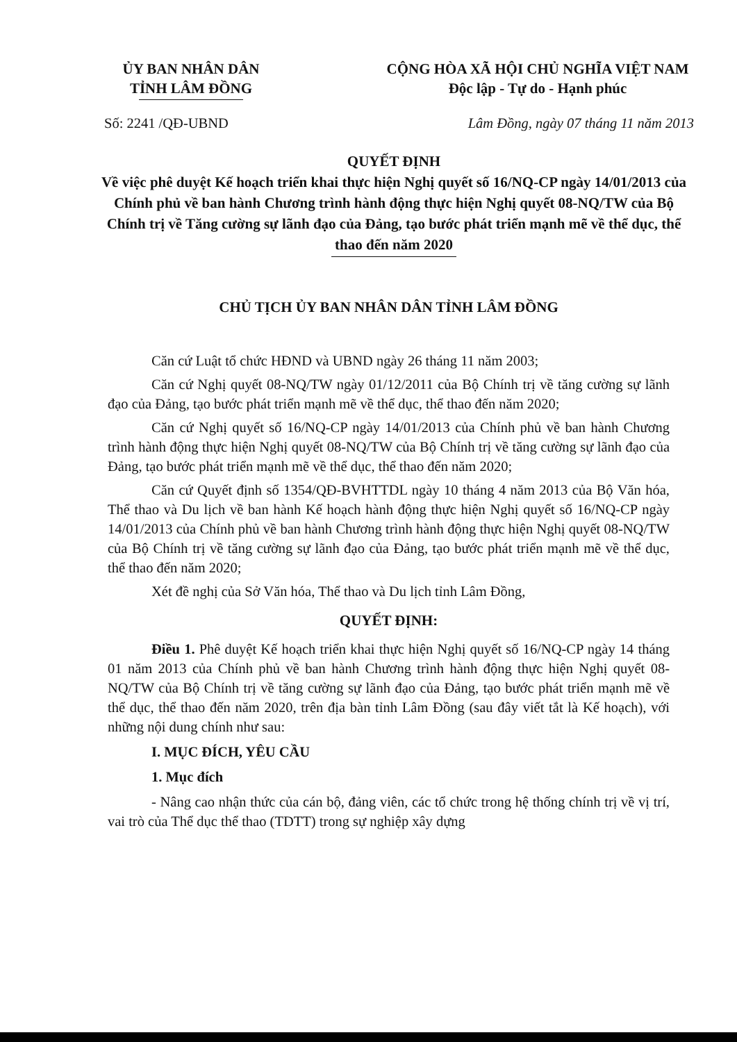ỦY BAN NHÂN DÂN
TỈNH LÂM ĐỒNG
CỘNG HÒA XÃ HỘI CHỦ NGHĨA VIỆT NAM
Độc lập - Tự do - Hạnh phúc
Số: 2241 /QĐ-UBND Lâm Đồng, ngày 07 tháng 11 năm 2013
QUYẾT ĐỊNH
Về việc phê duyệt Kế hoạch triển khai thực hiện Nghị quyết số 16/NQ-CP ngày 14/01/2013 của Chính phủ về ban hành Chương trình hành động thực hiện Nghị quyết 08-NQ/TW của Bộ Chính trị về Tăng cường sự lãnh đạo của Đảng, tạo bước phát triển mạnh mẽ về thể dục, thể thao đến năm 2020
CHỦ TỊCH ỦY BAN NHÂN DÂN TỈNH LÂM ĐỒNG
Căn cứ Luật tổ chức HĐND và UBND ngày 26 tháng 11 năm 2003;
Căn cứ Nghị quyết 08-NQ/TW ngày 01/12/2011 của Bộ Chính trị về tăng cường sự lãnh đạo của Đảng, tạo bước phát triển mạnh mẽ về thể dục, thể thao đến năm 2020;
Căn cứ Nghị quyết số 16/NQ-CP ngày 14/01/2013 của Chính phủ về ban hành Chương trình hành động thực hiện Nghị quyết 08-NQ/TW của Bộ Chính trị về tăng cường sự lãnh đạo của Đảng, tạo bước phát triển mạnh mẽ về thể dục, thể thao đến năm 2020;
Căn cứ Quyết định số 1354/QĐ-BVHTTDL ngày 10 tháng 4 năm 2013 của Bộ Văn hóa, Thể thao và Du lịch về ban hành Kế hoạch hành động thực hiện Nghị quyết số 16/NQ-CP ngày 14/01/2013 của Chính phủ về ban hành Chương trình hành động thực hiện Nghị quyết 08-NQ/TW của Bộ Chính trị về tăng cường sự lãnh đạo của Đảng, tạo bước phát triển mạnh mẽ về thể dục, thể thao đến năm 2020;
Xét đề nghị của Sở Văn hóa, Thể thao và Du lịch tỉnh Lâm Đồng,
QUYẾT ĐỊNH:
Điều 1. Phê duyệt Kế hoạch triển khai thực hiện Nghị quyết số 16/NQ-CP ngày 14 tháng 01 năm 2013 của Chính phủ về ban hành Chương trình hành động thực hiện Nghị quyết 08-NQ/TW của Bộ Chính trị về tăng cường sự lãnh đạo của Đảng, tạo bước phát triển mạnh mẽ về thể dục, thể thao đến năm 2020, trên địa bàn tỉnh Lâm Đồng (sau đây viết tắt là Kế hoạch), với những nội dung chính như sau:
I. MỤC ĐÍCH, YÊU CẦU
1. Mục đích
- Nâng cao nhận thức của cán bộ, đảng viên, các tổ chức trong hệ thống chính trị về vị trí, vai trò của Thể dục thể thao (TDTT) trong sự nghiệp xây dựng